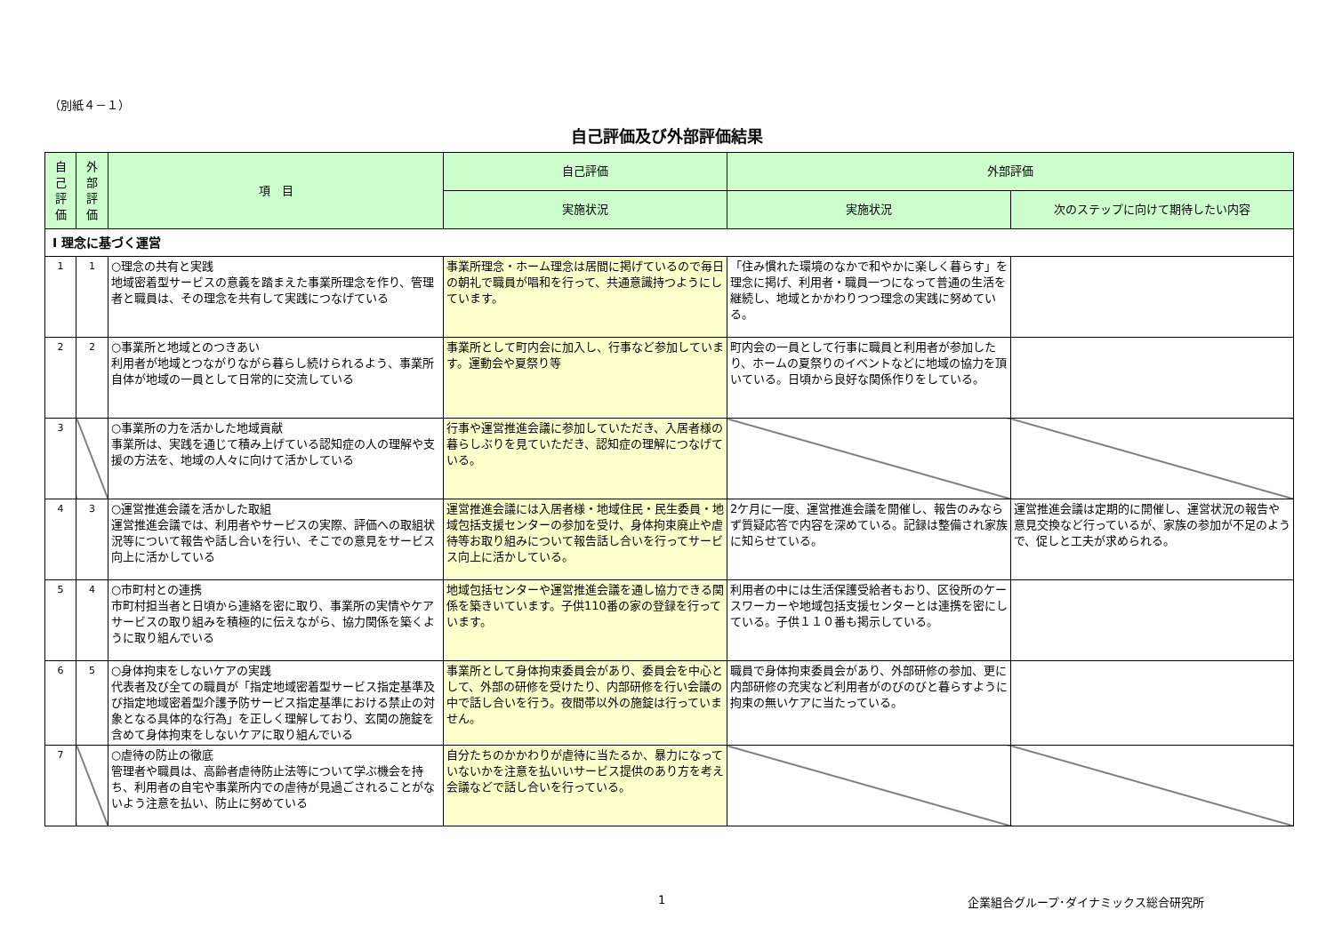（別紙４－１）
自己評価及び外部評価結果
| 自 己 評 価 | 外 部 評 価 | 項 目 | 自己評価 | 外部評価 | |
| --- | --- | --- | --- | --- | --- |
| | | | 実施状況 | 実施状況 | 次のステップに向けて期待したい内容 |
| Ⅰ 理念に基づく運営 | | | | | |
| 1 | 1 | ○理念の共有と実践 地域密着型サービスの意義を踏まえた事業所理念を作り、管理者と職員は、その理念を共有して実践につなげている | 事業所理念・ホーム理念は居間に掲げているので毎日の朝礼で職員が唱和を行って、共通意識持つようにしています。 | 「住み慣れた環境のなかで和やかに楽しく暮らす」を理念に掲げ、利用者・職員一つになって普通の生活を継続し、地域とかかわりつつ理念の実践に努めている。 | |
| 2 | 2 | ○事業所と地域とのつきあい 利用者が地域とつながりながら暮らし続けられるよう、事業所自体が地域の一員として日常的に交流している | 事業所として町内会に加入し、行事など参加しています。運動会や夏祭り等 | 町内会の一員として行事に職員と利用者が参加したり、ホームの夏祭りのイベントなどに地域の協力を頂いている。日頃から良好な関係作りをしている。 | |
| 3 | | ○事業所の力を活かした地域貢献 事業所は、実践を通じて積み上げている認知症の人の理解や支援の方法を、地域の人々に向けて活かしている | 行事や運営推進会議に参加していただき、入居者様の暮らしぶりを見ていただき、認知症の理解につなげている。 | | |
| 4 | 3 | ○運営推進会議を活かした取組 運営推進会議では、利用者やサービスの実際、評価への取組状況等について報告や話し合いを行い、そこでの意見をサービス向上に活かしている | 運営推進会議には入居者様・地域住民・民生委員・地域包括支援センターの参加を受け、身体拘束廃止や虐待等お取り組みについて報告話し合いを行ってサービス向上に活かしている。 | 2ケ月に一度、運営推進会議を開催し、報告のみならず質疑応答で内容を深めている。記録は整備され家族に知らせている。 | 運営推進会議は定期的に開催し、運営状況の報告や意見交換など行っているが、家族の参加が不足のようで、促しと工夫が求められる。 |
| 5 | 4 | ○市町村との連携 市町村担当者と日頃から連絡を密に取り、事業所の実情やケアサービスの取り組みを積極的に伝えながら、協力関係を築くように取り組んでいる | 地域包括センターや運営推進会議を通し協力できる関係を築きいています。子供110番の家の登録を行っています。 | 利用者の中には生活保護受給者もおり、区役所のケースワーカーや地域包括支援センターとは連携を密にしている。子供１１０番も掲示している。 | |
| 6 | 5 | ○身体拘束をしないケアの実践 代表者及び全ての職員が「指定地域密着型サービス指定基準及び指定地域密着型介護予防サービス指定基準における禁止の対象となる具体的な行為」を正しく理解しており、玄関の施錠を含めて身体拘束をしないケアに取り組んでいる | 事業所として身体拘束委員会があり、委員会を中心として、外部の研修を受けたり、内部研修を行い会議の中で話し合いを行う。夜間帯以外の施錠は行っていません。 | 職員で身体拘束委員会があり、外部研修の参加、更に内部研修の充実など利用者がのびのびと暮らすように拘束の無いケアに当たっている。 | |
| 7 | | ○虐待の防止の徹底 管理者や職員は、高齢者虐待防止法等について学ぶ機会を持ち、利用者の自宅や事業所内での虐待が見過ごされることがないよう注意を払い、防止に努めている | 自分たちのかかわりが虐待に当たるか、暴力になっていないかを注意を払いいサービス提供のあり方を考え会議などで話し合いを行っている。 | | |
1 企業組合グループ･ダイナミックス総合研究所